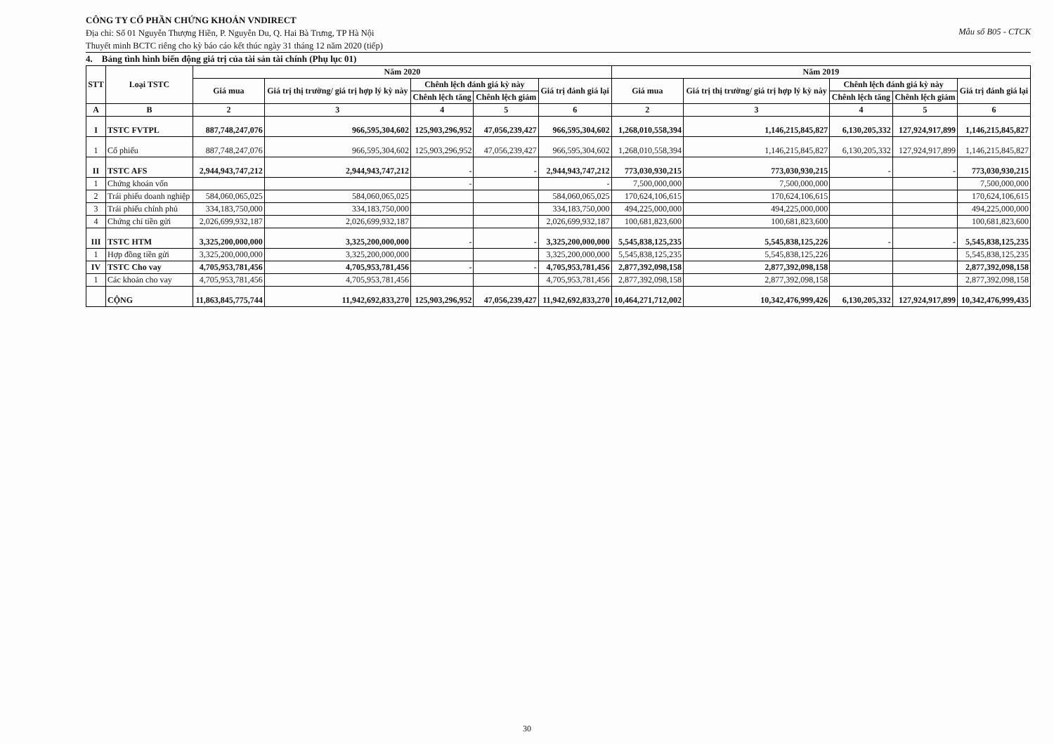Mẫu số B05 - CTCK CÔNG TY CỔ PHẦN CHỨNG KHOÁN VNDIRECT
Địa chỉ: Số 01 Nguyễn Thượng Hiền, P. Nguyễn Du, Q. Hai Bà Trưng, TP Hà Nội
Thuyết minh BCTC riêng cho kỳ báo cáo kết thúc ngày 31 tháng 12 năm 2020 (tiếp)
4. Bảng tình hình biến động giá trị của tài sản tài chính (Phụ lục 01)
| STT | Loại TSTC | Năm 2020 | | | | | Năm 2019 | | | | |
| --- | --- | --- | --- | --- | --- | --- | --- | --- | --- | --- | --- |
| | | Giá mua | Giá trị thị trường/ giá trị hợp lý kỳ này | Chênh lệch đánh giá kỳ này | | Giá trị đánh giá lại | Giá mua | Giá trị thị trường/ giá trị hợp lý kỳ này | Chênh lệch đánh giá kỳ này | | Giá trị đánh giá lại |
| | | | | Chênh lệch tăng | Chênh lệch giảm | | | | Chênh lệch tăng | Chênh lệch giảm | |
| A | B | 2 | 3 | 4 | 5 | 6 | 2 | 3 | 4 | 5 | 6 |
| I | TSTC FVTPL | 887,748,247,076 | 966,595,304,602 | 125,903,296,952 | 47,056,239,427 | 966,595,304,602 | 1,268,010,558,394 | 1,146,215,845,827 | 6,130,205,332 | 127,924,917,899 | 1,146,215,845,827 |
| 1 | Cổ phiếu | 887,748,247,076 | 966,595,304,602 | 125,903,296,952 | 47,056,239,427 | 966,595,304,602 | 1,268,010,558,394 | 1,146,215,845,827 | 6,130,205,332 | 127,924,917,899 | 1,146,215,845,827 |
| II | TSTC AFS | 2,944,943,747,212 | 2,944,943,747,212 | - | - | 2,944,943,747,212 | 773,030,930,215 | 773,030,930,215 | - | - | 773,030,930,215 |
| 1 | Chứng khoán vốn | | | - | | - | 7,500,000,000 | 7,500,000,000 | | | 7,500,000,000 |
| 2 | Trái phiếu doanh nghiệp | 584,060,065,025 | 584,060,065,025 | | | 584,060,065,025 | 170,624,106,615 | 170,624,106,615 | | | 170,624,106,615 |
| 3 | Trái phiếu chính phủ | 334,183,750,000 | 334,183,750,000 | | | 334,183,750,000 | 494,225,000,000 | 494,225,000,000 | | | 494,225,000,000 |
| 4 | Chứng chỉ tiền gửi | 2,026,699,932,187 | 2,026,699,932,187 | | | 2,026,699,932,187 | 100,681,823,600 | 100,681,823,600 | | | 100,681,823,600 |
| III | TSTC HTM | 3,325,200,000,000 | 3,325,200,000,000 | - | - | 3,325,200,000,000 | 5,545,838,125,235 | 5,545,838,125,226 | - | - | 5,545,838,125,235 |
| 1 | Hợp đồng tiền gửi | 3,325,200,000,000 | 3,325,200,000,000 | | | 3,325,200,000,000 | 5,545,838,125,235 | 5,545,838,125,226 | | | 5,545,838,125,235 |
| IV | TSTC Cho vay | 4,705,953,781,456 | 4,705,953,781,456 | - | - | 4,705,953,781,456 | 2,877,392,098,158 | 2,877,392,098,158 | | | 2,877,392,098,158 |
| 1 | Các khoản cho vay | 4,705,953,781,456 | 4,705,953,781,456 | | | 4,705,953,781,456 | 2,877,392,098,158 | 2,877,392,098,158 | | | 2,877,392,098,158 |
| | CỘNG | 11,863,845,775,744 | 11,942,692,833,270 | 125,903,296,952 | 47,056,239,427 | 11,942,692,833,270 | 10,464,271,712,002 | 10,342,476,999,426 | 6,130,205,332 | 127,924,917,899 | 10,342,476,999,435 |
30